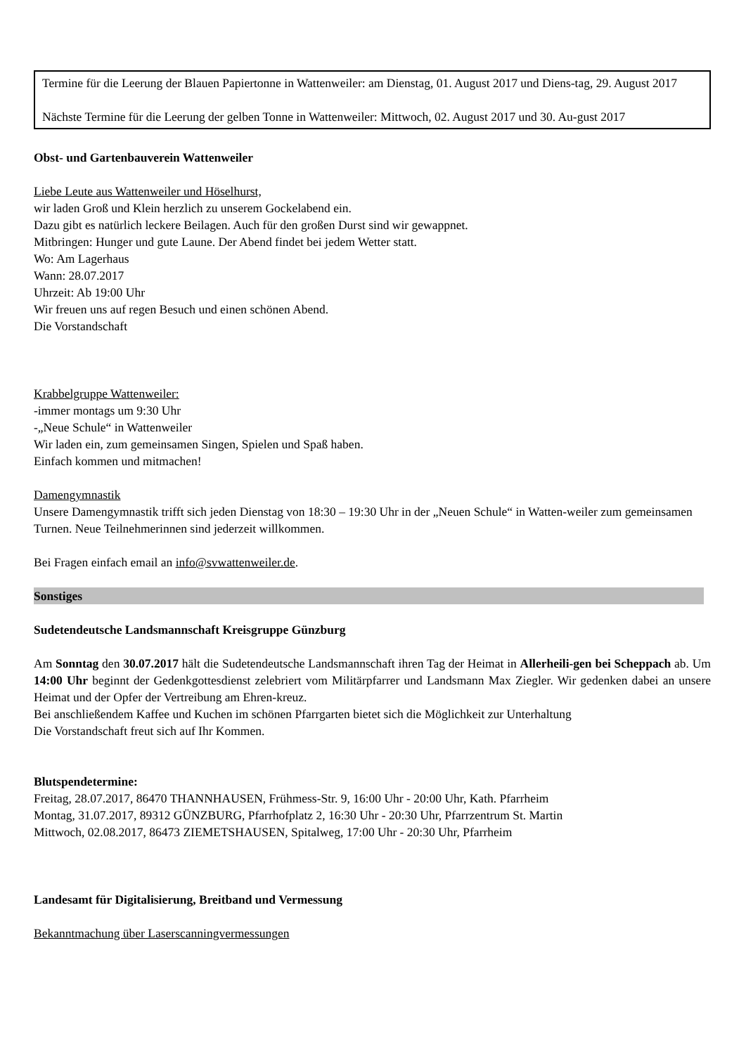Termine für die Leerung der Blauen Papiertonne in Wattenweiler: am Dienstag, 01. August 2017 und Diens-tag, 29. August 2017
Nächste Termine für die Leerung der gelben Tonne in Wattenweiler: Mittwoch, 02. August 2017 und 30. Au-gust 2017
Obst- und Gartenbauverein Wattenweiler
Liebe Leute aus Wattenweiler und Höselhurst,
wir laden Groß und Klein herzlich zu unserem Gockelabend ein.
Dazu gibt es natürlich leckere Beilagen. Auch für den großen Durst sind wir gewappnet.
Mitbringen: Hunger und gute Laune. Der Abend findet bei jedem Wetter statt.
Wo: Am Lagerhaus
Wann: 28.07.2017
Uhrzeit: Ab 19:00 Uhr
Wir freuen uns auf regen Besuch und einen schönen Abend.
Die Vorstandschaft
Krabbelgruppe Wattenweiler:
-immer montags um 9:30 Uhr
-„Neue Schule“ in Wattenweiler
Wir laden ein, zum gemeinsamen Singen, Spielen und Spaß haben.
Einfach kommen und mitmachen!
Damengymnastik
Unsere Damengymnastik trifft sich jeden Dienstag von 18:30 – 19:30 Uhr in der „Neuen Schule“ in Watten-weiler zum gemeinsamen Turnen. Neue Teilnehmerinnen sind jederzeit willkommen.
Bei Fragen einfach email an info@svwattenweiler.de.
Sonstiges
Sudetendeutsche Landsmannschaft Kreisgruppe Günzburg
Am Sonntag den 30.07.2017 hält die Sudetendeutsche Landsmannschaft ihren Tag der Heimat in Allerheili-gen bei Scheppach ab. Um 14:00 Uhr beginnt der Gedenkgottesdienst zelebriert vom Militärpfarrer und Landsmann Max Ziegler. Wir gedenken dabei an unsere Heimat und der Opfer der Vertreibung am Ehren-kreuz.
Bei anschließendem Kaffee und Kuchen im schönen Pfarrgarten bietet sich die Möglichkeit zur Unterhaltung
Die Vorstandschaft freut sich auf Ihr Kommen.
Blutspendetermine:
Freitag, 28.07.2017, 86470 THANNHAUSEN, Frühmess-Str. 9, 16:00 Uhr - 20:00 Uhr, Kath. Pfarrheim
Montag, 31.07.2017, 89312 GÜNZBURG, Pfarrhofplatz 2, 16:30 Uhr - 20:30 Uhr, Pfarrzentrum St. Martin
Mittwoch, 02.08.2017, 86473 ZIEMETSHAUSEN, Spitalweg, 17:00 Uhr - 20:30 Uhr, Pfarrheim
Landesamt für Digitalisierung, Breitband und Vermessung
Bekanntmachung über Laserscanningvermessungen